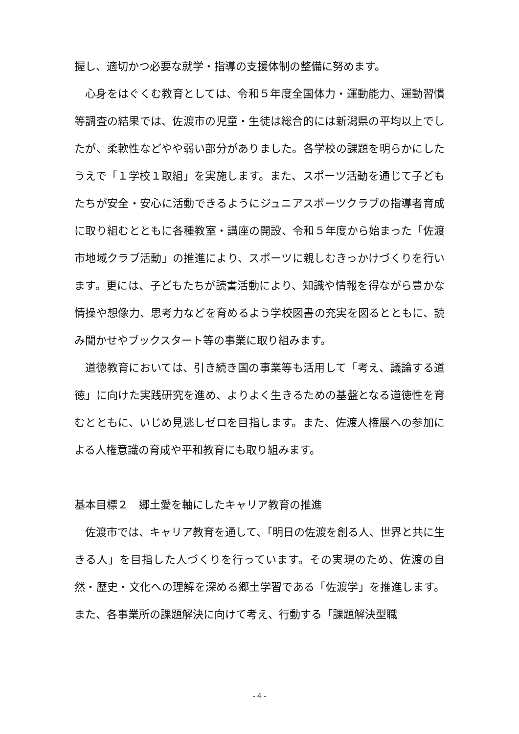握し、適切かつ必要な就学・指導の支援体制の整備に努めます。
心身をはぐくむ教育としては、令和５年度全国体力・運動能力、運動習慣等調査の結果では、佐渡市の児童・生徒は総合的には新潟県の平均以上でしたが、柔軟性などやや弱い部分がありました。各学校の課題を明らかにしたうえで「１学校１取組」を実施します。また、スポーツ活動を通じて子どもたちが安全・安心に活動できるようにジュニアスポーツクラブの指導者育成に取り組むとともに各種教室・講座の開設、令和５年度から始まった「佐渡市地域クラブ活動」の推進により、スポーツに親しむきっかけづくりを行います。更には、子どもたちが読書活動により、知識や情報を得ながら豊かな情操や想像力、思考力などを育めるよう学校図書の充実を図るとともに、読み聞かせやブックスタート等の事業に取り組みます。
道徳教育においては、引き続き国の事業等も活用して「考え、議論する道徳」に向けた実践研究を進め、よりよく生きるための基盤となる道徳性を育むとともに、いじめ見逃しゼロを目指します。また、佐渡人権展への参加による人権意識の育成や平和教育にも取り組みます。
基本目標２　郷土愛を軸にしたキャリア教育の推進
佐渡市では、キャリア教育を通して、「明日の佐渡を創る人、世界と共に生きる人」を目指した人づくりを行っています。その実現のため、佐渡の自然・歴史・文化への理解を深める郷土学習である「佐渡学」を推進します。また、各事業所の課題解決に向けて考え、行動する「課題解決型職
- 4 -